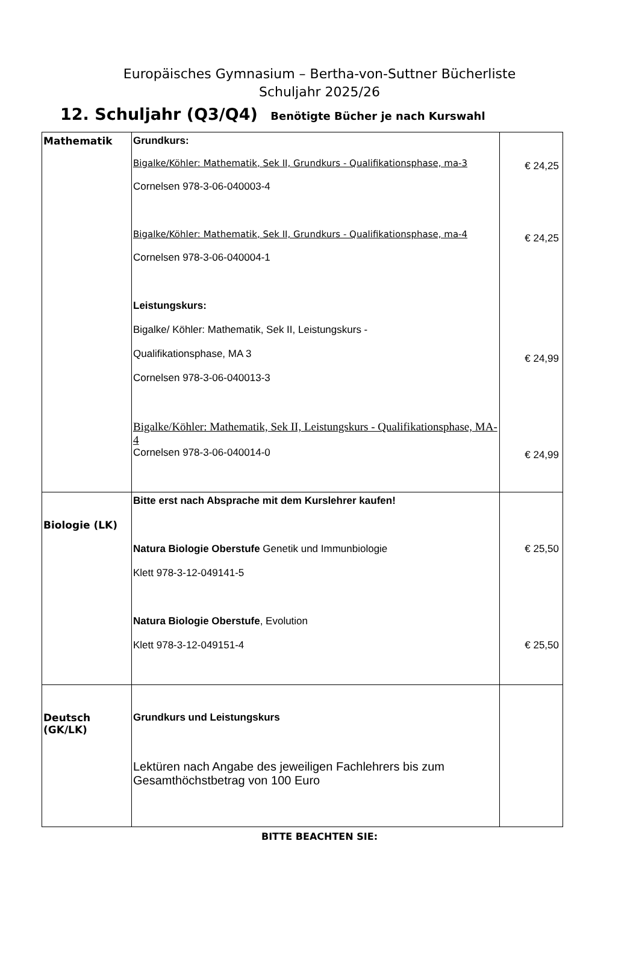Europäisches Gymnasium – Bertha-von-Suttner Bücherliste
Schuljahr 2025/26
12. Schuljahr (Q3/Q4) Benötigte Bücher je nach Kurswahl
| Mathematik | Grundkurs: Bigalke/Köhler: Mathematik, Sek II, Grundkurs - Qualifikationsphase, ma-3 Cornelsen 978-3-06-040003-4 Bigalke/Köhler: Mathematik, Sek II, Grundkurs - Qualifikationsphase, ma-4 Cornelsen 978-3-06-040004-1 Leistungskurs: Bigalke/ Köhler: Mathematik, Sek II, Leistungskurs - Qualifikationsphase, MA 3 Cornelsen 978-3-06-040013-3 Bigalke/Köhler: Mathematik, Sek II, Leistungskurs - Qualifikationsphase, MA-4 Cornelsen 978-3-06-040014-0 | € 24,25 € 24,25 € 24,99 € 24,99 |
| Biologie (LK) | Bitte erst nach Absprache mit dem Kurslehrer kaufen! Natura Biologie Oberstufe Genetik und Immunbiologie Klett 978-3-12-049141-5 Natura Biologie Oberstufe , Evolution Klett 978-3-12-049151-4 | € 25,50 € 25,50 |
| Deutsch (GK/LK) | Grundkurs und Leistungskurs Lektüren nach Angabe des jeweiligen Fachlehrers bis zum Gesamthöchstbetrag von 100 Euro | |
BITTE BEACHTEN SIE: